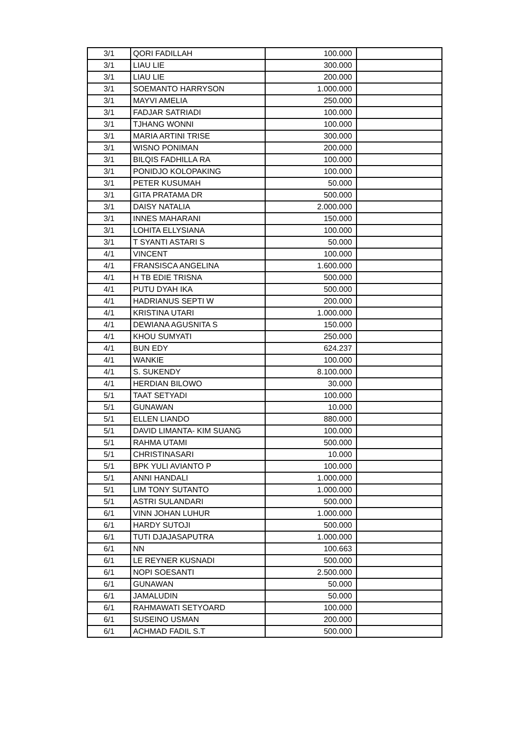| 3/1 | QORI FADILLAH | 100.000 | |
| 3/1 | LIAU LIE | 300.000 | |
| 3/1 | LIAU LIE | 200.000 | |
| 3/1 | SOEMANTO HARRYSON | 1.000.000 | |
| 3/1 | MAYVI AMELIA | 250.000 | |
| 3/1 | FADJAR SATRIADI | 100.000 | |
| 3/1 | TJHANG WONNI | 100.000 | |
| 3/1 | MARIA ARTINI TRISE | 300.000 | |
| 3/1 | WISNO PONIMAN | 200.000 | |
| 3/1 | BILQIS FADHILLA RA | 100.000 | |
| 3/1 | PONIDJO KOLOPAKING | 100.000 | |
| 3/1 | PETER KUSUMAH | 50.000 | |
| 3/1 | GITA PRATAMA DR | 500.000 | |
| 3/1 | DAISY NATALIA | 2.000.000 | |
| 3/1 | INNES MAHARANI | 150.000 | |
| 3/1 | LOHITA ELLYSIANA | 100.000 | |
| 3/1 | T SYANTI ASTARI S | 50.000 | |
| 4/1 | VINCENT | 100.000 | |
| 4/1 | FRANSISCA ANGELINA | 1.600.000 | |
| 4/1 | H TB EDIE TRISNA | 500.000 | |
| 4/1 | PUTU DYAH IKA | 500.000 | |
| 4/1 | HADRIANUS SEPTI W | 200.000 | |
| 4/1 | KRISTINA UTARI | 1.000.000 | |
| 4/1 | DEWIANA AGUSNITA S | 150.000 | |
| 4/1 | KHOU SUMYATI | 250.000 | |
| 4/1 | BUN EDY | 624.237 | |
| 4/1 | WANKIE | 100.000 | |
| 4/1 | S. SUKENDY | 8.100.000 | |
| 4/1 | HERDIAN BILOWO | 30.000 | |
| 5/1 | TAAT SETYADI | 100.000 | |
| 5/1 | GUNAWAN | 10.000 | |
| 5/1 | ELLEN LIANDO | 880.000 | |
| 5/1 | DAVID LIMANTA- KIM SUANG | 100.000 | |
| 5/1 | RAHMA UTAMI | 500.000 | |
| 5/1 | CHRISTINASARI | 10.000 | |
| 5/1 | BPK YULI AVIANTO P | 100.000 | |
| 5/1 | ANNI HANDALI | 1.000.000 | |
| 5/1 | LIM TONY SUTANTO | 1.000.000 | |
| 5/1 | ASTRI SULANDARI | 500.000 | |
| 6/1 | VINN JOHAN LUHUR | 1.000.000 | |
| 6/1 | HARDY SUTOJI | 500.000 | |
| 6/1 | TUTI DJAJASAPUTRA | 1.000.000 | |
| 6/1 | NN | 100.663 | |
| 6/1 | LE REYNER KUSNADI | 500.000 | |
| 6/1 | NOPI SOESANTI | 2.500.000 | |
| 6/1 | GUNAWAN | 50.000 | |
| 6/1 | JAMALUDIN | 50.000 | |
| 6/1 | RAHMAWATI SETYOARD | 100.000 | |
| 6/1 | SUSEINO USMAN | 200.000 | |
| 6/1 | ACHMAD FADIL S.T | 500.000 | |